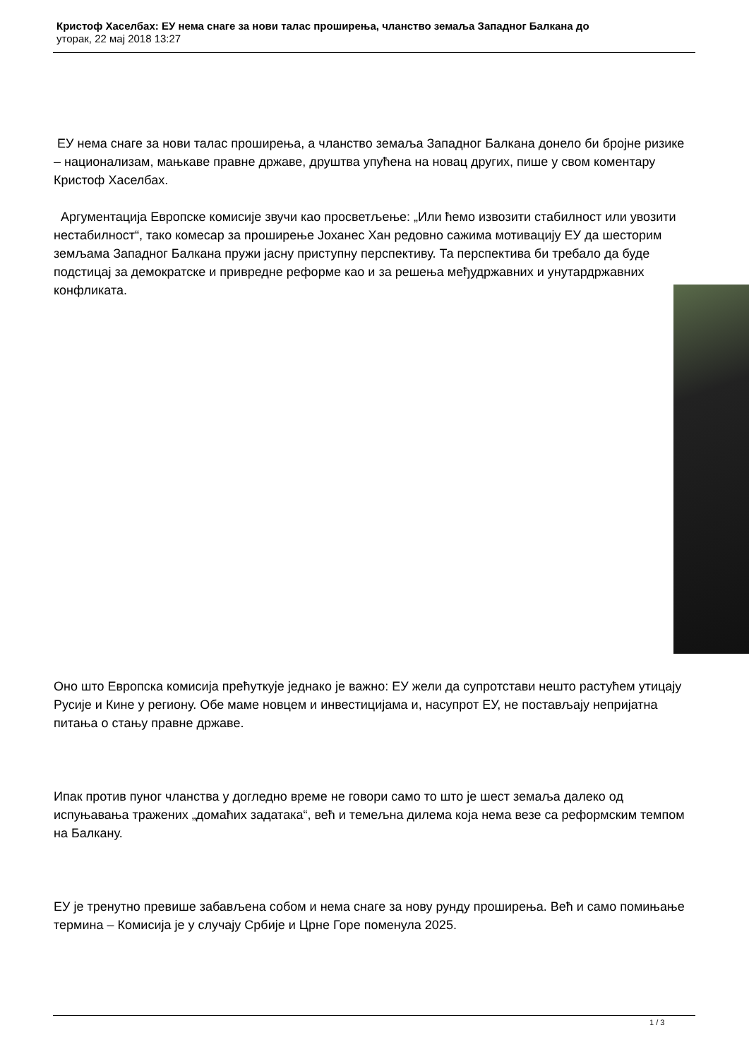Кристоф Хаселбах: ЕУ нема снаге за нови талас проширења, чланство земаља Западног Балкана до
уторак, 22 мај 2018 13:27
ЕУ нема снаге за нови талас проширења, а чланство земаља Западног Балкана донело би бројне ризике – национализам, мањкаве правне државе, друштва упућена на новац других, пише у свом коментару Кристоф Хаселбах.
Аргументација Европске комисије звучи као просветљење: „Или ћемо извозити стабилност или увозити нестабилност“, тако комесар за проширење Јоханес Хан редовно сажима мотивацију ЕУ да шесторим земљама Западног Балкана пружи јасну приступну перспективу. Та перспектива би требало да буде подстицај за демократске и привредне реформе као и за решења међудржавних и унутардржавних конфликата.
Оно што Европска комисија прећуткује једнако је важно: ЕУ жели да супротстави нешто растућем утицају Русије и Кине у региону. Обе маме новцем и инвестицијама и, насупрот ЕУ, не постављају непријатна питања о стању правне државе.
Ипак против пуног чланства у догледно време не говори само то што је шест земаља далеко од испуњавања тражених „домаћих задатака“, већ и темељна дилема која нема везе са реформским темпом на Балкану.
ЕУ је тренутно превише забављена собом и нема снаге за нову рунду проширења. Већ и само помињање термина – Комисија је у случају Србије и Црне Горе поменула 2025.
1 / 3